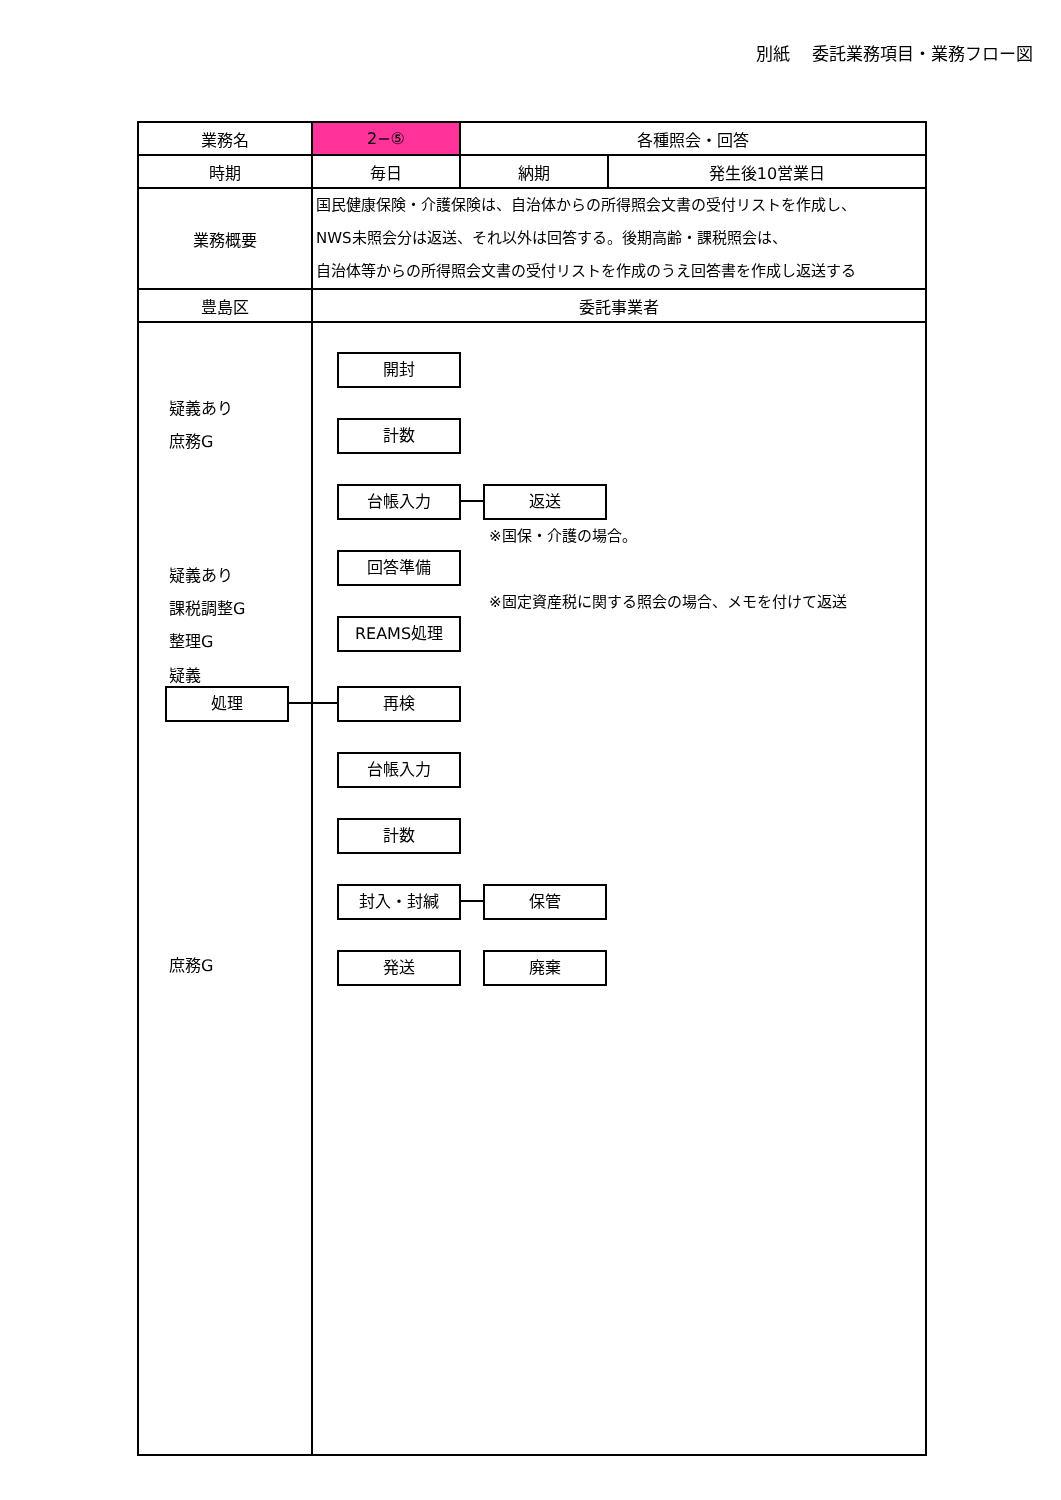別紙　 委託業務項目・業務フロー図
| 業務名 | 2−⑤ | 各種照会・回答 | |
| 時期 | 毎日 | 納期 | 発生後10営業日 |
| 業務概要 | 国民健康保険・介護保険は、自治体からの所得照会文書の受付リストを作成し、 NWS未照会分は返送、それ以外は回答する。後期高齢・課税照会は、 自治体等からの所得照会文書の受付リストを作成のうえ回答書を作成し返送する | | |
| 豊島区 | 委託事業者 | | |
疑義あり
庶務G
疑義あり
課税調整G
整理G
疑義
処理
庶務G
開封
計数
台帳入力 返送
※国保・介護の場合。
回答準備
※固定資産税に関する照会の場合、メモを付けて返送
REAMS処理
再検
台帳入力
計数
封入・封緘 保管
発送 廃棄